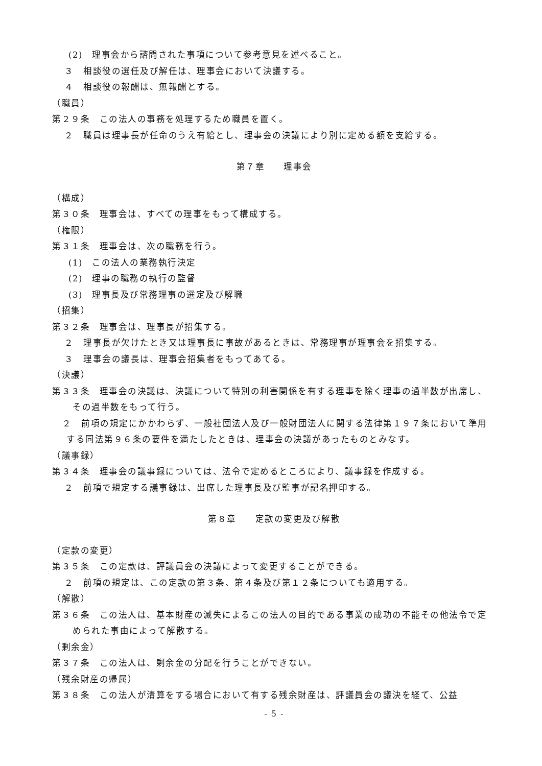(2)　理事会から諮問された事項について参考意見を述べること。
３　相談役の選任及び解任は、理事会において決議する。
４　相談役の報酬は、無報酬とする。
（職員）
第２９条　この法人の事務を処理するため職員を置く。
２　職員は理事長が任命のうえ有給とし、理事会の決議により別に定める額を支給する。
第７章　　理事会
（構成）
第３０条　理事会は、すべての理事をもって構成する。
（権限）
第３１条　理事会は、次の職務を行う。
(1)　この法人の業務執行決定
(2)　理事の職務の執行の監督
(3)　理事長及び常務理事の選定及び解職
（招集）
第３２条　理事会は、理事長が招集する。
２　理事長が欠けたとき又は理事長に事故があるときは、常務理事が理事会を招集する。
３　理事会の議長は、理事会招集者をもってあてる。
（決議）
第３３条　理事会の決議は、決議について特別の利害関係を有する理事を除く理事の過半数が出席し、その過半数をもって行う。
２　前項の規定にかかわらず、一般社団法人及び一般財団法人に関する法律第１９７条において準用する同法第９６条の要件を満たしたときは、理事会の決議があったものとみなす。
（議事録）
第３４条　理事会の議事録については、法令で定めるところにより、議事録を作成する。
２　前項で規定する議事録は、出席した理事長及び監事が記名押印する。
第８章　　定款の変更及び解散
（定款の変更）
第３５条　この定款は、評議員会の決議によって変更することができる。
２　前項の規定は、この定款の第３条、第４条及び第１２条についても適用する。
（解散）
第３６条　この法人は、基本財産の滅失によるこの法人の目的である事業の成功の不能その他法令で定められた事由によって解散する。
（剰余金）
第３７条　この法人は、剰余金の分配を行うことができない。
（残余財産の帰属）
第３８条　この法人が清算をする場合において有する残余財産は、評議員会の議決を経て、公益
- 5 -